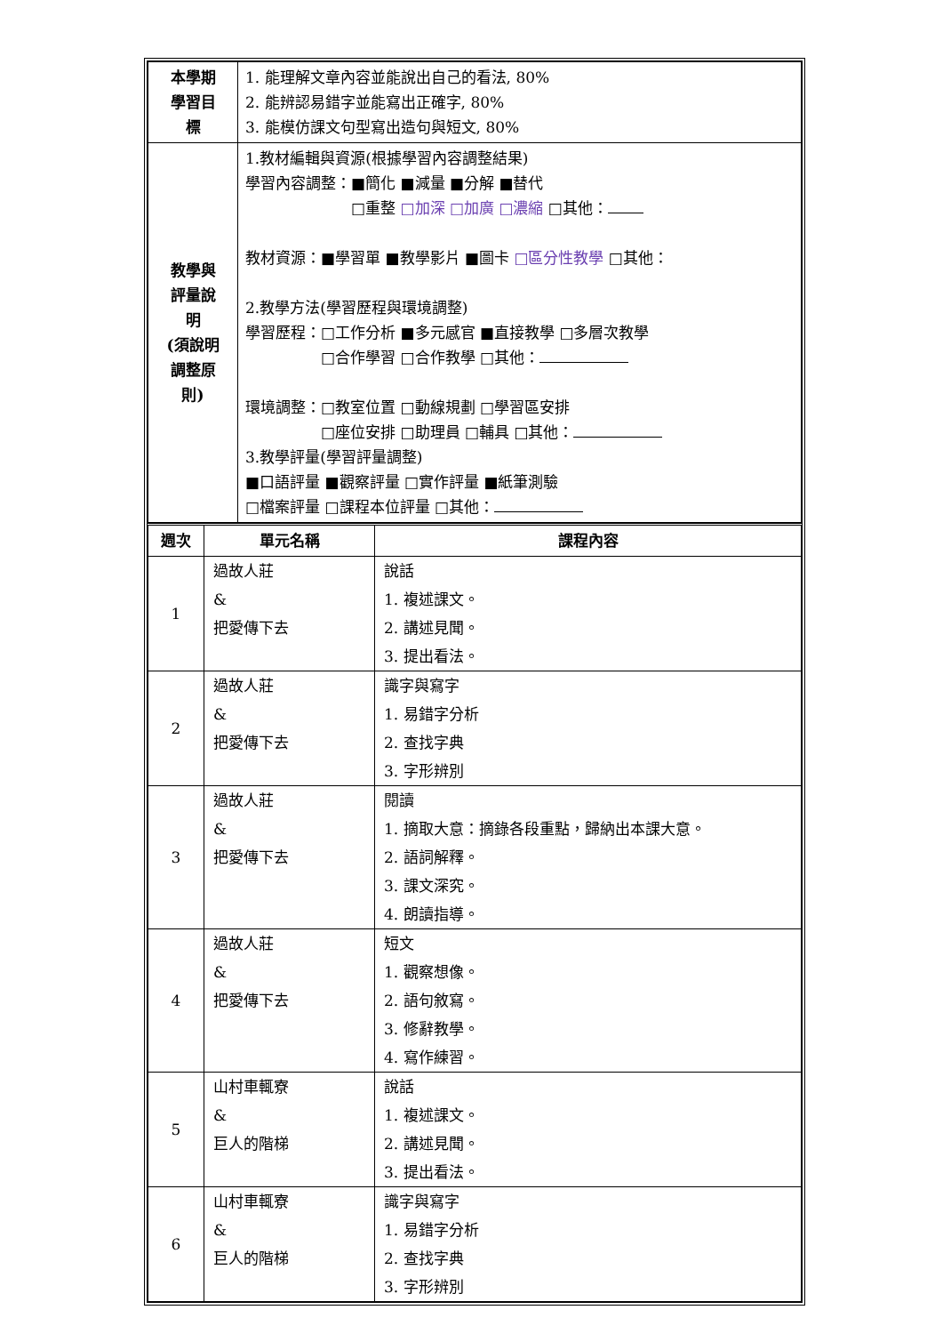| 本學期 學習目 標 | 1. 能理解文章內容並能說出自己的看法, 80% 2. 能辨認易錯字並能寫出正確字, 80% 3. 能模仿課文句型寫出造句與短文, 80% |
| 教學與 評量說 明 (須說明 調整原 則) | 1.教材編輯與資源(根據學習內容調整結果) 學習內容調整：■簡化 ■減量 ■分解 ■替代 □重整 □加深 □加廣 □濃縮 □其他： 教材資源：■學習單 ■教學影片 ■圖卡 □區分性教學 □其他： 2.教學方法(學習歷程與環境調整) 學習歷程：□工作分析 ■多元感官 ■直接教學 □多層次教學 □合作學習 □合作教學 □其他： 環境調整：□教室位置 □動線規劃 □學習區安排 □座位安排 □助理員 □輔具 □其他： 3.教學評量(學習評量調整) ■口語評量 ■觀察評量 □實作評量 ■紙筆測驗 □檔案評量 □課程本位評量 □其他： |
| 週次 | 單元名稱 | 課程內容 |
| --- | --- | --- |
| 1 | 過故人莊 & 把愛傳下去 | 說話 1. 複述課文。 2. 講述見聞。 3. 提出看法。 |
| 2 | 過故人莊 & 把愛傳下去 | 識字與寫字 1. 易錯字分析 2. 查找字典 3. 字形辨別 |
| 3 | 過故人莊 & 把愛傳下去 | 閱讀 1. 摘取大意：摘錄各段重點，歸納出本課大意。 2. 語詞解釋。 3. 課文深究。 4. 朗讀指導。 |
| 4 | 過故人莊 & 把愛傳下去 | 短文 1. 觀察想像。 2. 語句敘寫。 3. 修辭教學。 4. 寫作練習。 |
| 5 | 山村車輒寮 & 巨人的階梯 | 說話 1. 複述課文。 2. 講述見聞。 3. 提出看法。 |
| 6 | 山村車輒寮 & 巨人的階梯 | 識字與寫字 1. 易錯字分析 2. 查找字典 3. 字形辨別 |